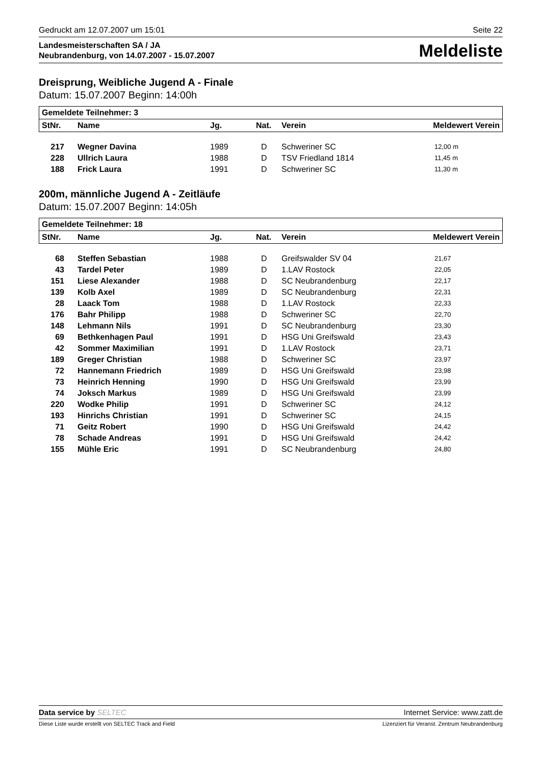Gedruckt am 12.07.2007 um 15:01 Seite 22
Landesmeisterschaften SA / JA
Neubrandenburg, von 14.07.2007 - 15.07.2007
Meldeliste
Dreisprung, Weibliche Jugend A - Finale
Datum: 15.07.2007 Beginn: 14:00h
| Gemeldete Teilnehmer: 3 | | | | | |
| --- | --- | --- | --- | --- | --- |
| StNr. | Name | Jg. | Nat. | Verein | Meldewert Verein |
| 217 | Wegner Davina | 1989 | D | Schweriner SC | 12,00 m |
| 228 | Ullrich Laura | 1988 | D | TSV Friedland 1814 | 11,45 m |
| 188 | Frick Laura | 1991 | D | Schweriner SC | 11,30 m |
200m, männliche Jugend A - Zeitläufe
Datum: 15.07.2007 Beginn: 14:05h
| Gemeldete Teilnehmer: 18 | | | | | |
| --- | --- | --- | --- | --- | --- |
| StNr. | Name | Jg. | Nat. | Verein | Meldewert Verein |
| 68 | Steffen Sebastian | 1988 | D | Greifswalder SV 04 | 21,67 |
| 43 | Tardel Peter | 1989 | D | 1.LAV Rostock | 22,05 |
| 151 | Liese Alexander | 1988 | D | SC Neubrandenburg | 22,17 |
| 139 | Kolb Axel | 1989 | D | SC Neubrandenburg | 22,31 |
| 28 | Laack Tom | 1988 | D | 1.LAV Rostock | 22,33 |
| 176 | Bahr Philipp | 1988 | D | Schweriner SC | 22,70 |
| 148 | Lehmann Nils | 1991 | D | SC Neubrandenburg | 23,30 |
| 69 | Bethkenhagen Paul | 1991 | D | HSG Uni Greifswald | 23,43 |
| 42 | Sommer Maximilian | 1991 | D | 1.LAV Rostock | 23,71 |
| 189 | Greger Christian | 1988 | D | Schweriner SC | 23,97 |
| 72 | Hannemann Friedrich | 1989 | D | HSG Uni Greifswald | 23,98 |
| 73 | Heinrich Henning | 1990 | D | HSG Uni Greifswald | 23,99 |
| 74 | Joksch Markus | 1989 | D | HSG Uni Greifswald | 23,99 |
| 220 | Wodke Philip | 1991 | D | Schweriner SC | 24,12 |
| 193 | Hinrichs Christian | 1991 | D | Schweriner SC | 24,15 |
| 71 | Geitz Robert | 1990 | D | HSG Uni Greifswald | 24,42 |
| 78 | Schade Andreas | 1991 | D | HSG Uni Greifswald | 24,42 |
| 155 | Mühle Eric | 1991 | D | SC Neubrandenburg | 24,80 |
Data service by SELTEC Internet Service: www.zatt.de
Diese Liste wurde erstellt von SELTEC Track and Field Lizenziert für Veranst. Zentrum Neubrandenburg